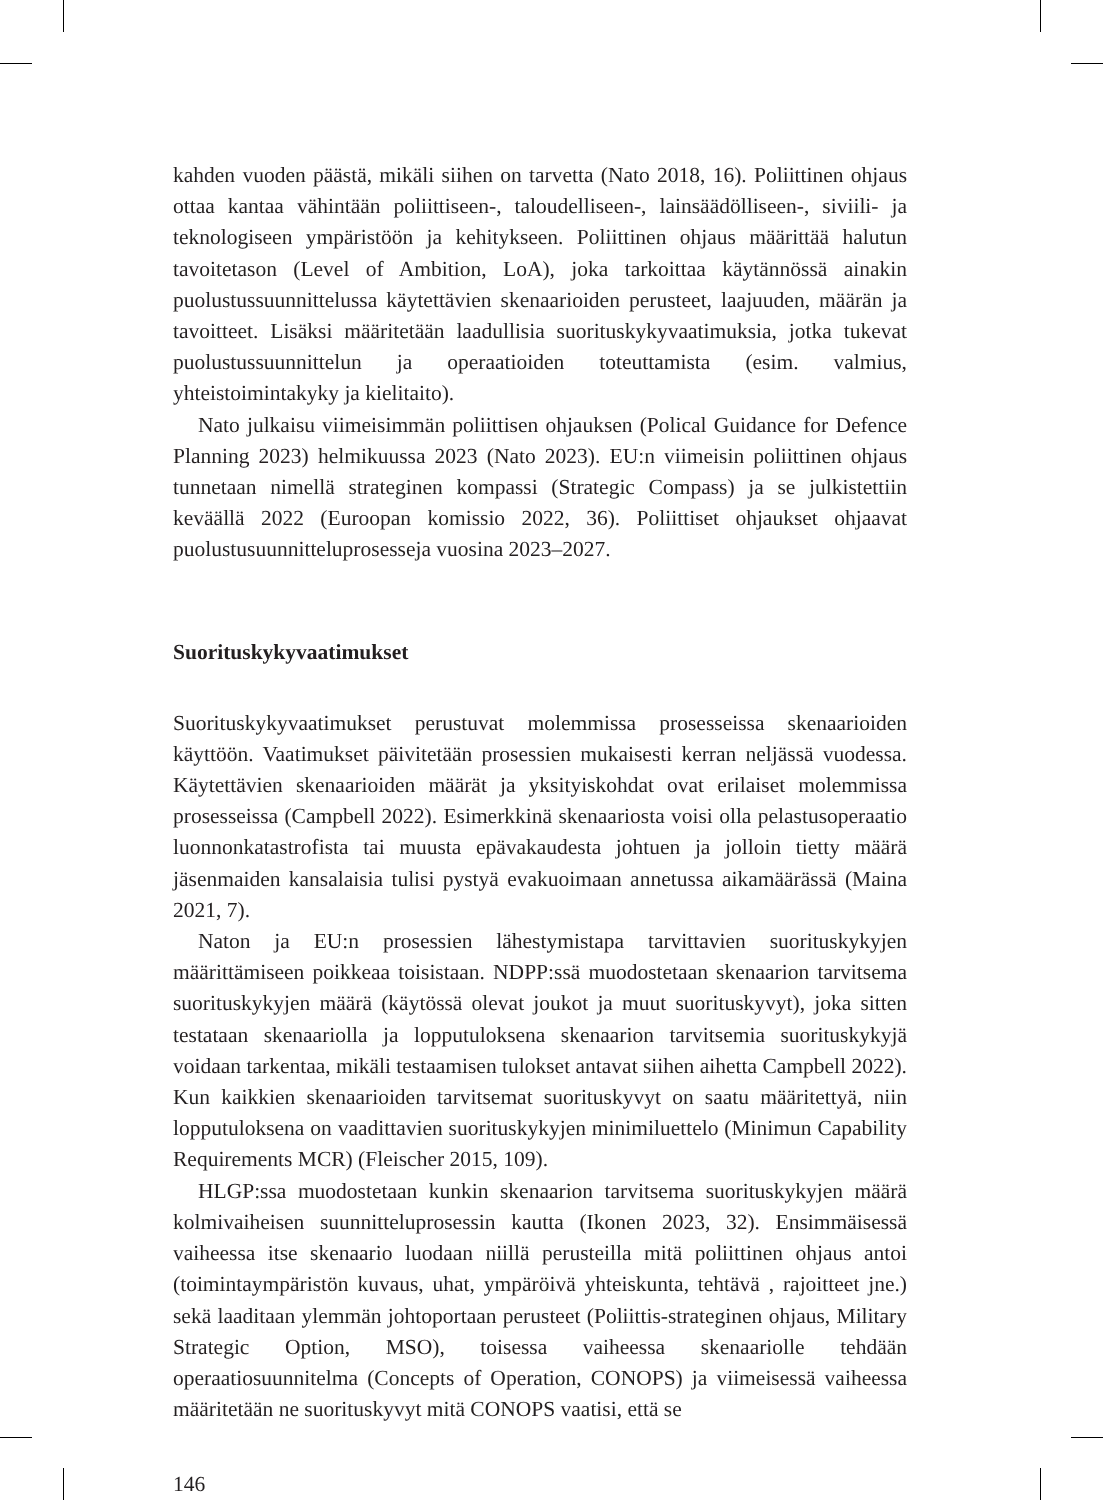kahden vuoden päästä, mikäli siihen on tarvetta (Nato 2018, 16). Poliittinen ohjaus ottaa kantaa vähintään poliittiseen-, taloudelliseen-, lainsäädölliseen-, siviili- ja teknologiseen ympäristöön ja kehitykseen. Poliittinen ohjaus määrittää halutun tavoitetason (Level of Ambition, LoA), joka tarkoittaa käytännössä ainakin puolustussuunnittelussa käytettävien skenaarioiden perusteet, laajuuden, määrän ja tavoitteet. Lisäksi määritetään laadullisia suorituskykyvaatimuksia, jotka tukevat puolustussuunnittelun ja operaatioiden toteuttamista (esim. valmius, yhteistoimintakyky ja kielitaito).
Nato julkaisu viimeisimmän poliittisen ohjauksen (Polical Guidance for Defence Planning 2023) helmikuussa 2023 (Nato 2023). EU:n viimeisin poliittinen ohjaus tunnetaan nimellä strateginen kompassi (Strategic Compass) ja se julkistettiin keväällä 2022 (Euroopan komissio 2022, 36). Poliittiset ohjaukset ohjaavat puolustusuunnitteluprosesseja vuosina 2023–2027.
Suorituskykyvaatimukset
Suorituskykyvaatimukset perustuvat molemmissa prosesseissa skenaarioiden käyttöön. Vaatimukset päivitetään prosessien mukaisesti kerran neljässä vuodessa. Käytettävien skenaarioiden määrät ja yksityiskohdat ovat erilaiset molemmissa prosesseissa (Campbell 2022). Esimerkkinä skenaariosta voisi olla pelastusoperaatio luonnonkatastrofista tai muusta epävakaudesta johtuen ja jolloin tietty määrä jäsenmaiden kansalaisia tulisi pystyä evakuoimaan annetussa aikamäärässä (Maina 2021, 7).
Naton ja EU:n prosessien lähestymistapa tarvittavien suorituskykyjen määrittämiseen poikkeaa toisistaan. NDPP:ssä muodostetaan skenaarion tarvitsema suorituskykyjen määrä (käytössä olevat joukot ja muut suorituskyvyt), joka sitten testataan skenaariolla ja lopputuloksena skenaarion tarvitsemia suorituskykyjä voidaan tarkentaa, mikäli testaamisen tulokset antavat siihen aihetta Campbell 2022). Kun kaikkien skenaarioiden tarvitsemat suorituskyvyt on saatu määritettyä, niin lopputuloksena on vaadittavien suorituskykyjen minimiluettelo (Minimun Capability Requirements MCR) (Fleischer 2015, 109).
HLGP:ssa muodostetaan kunkin skenaarion tarvitsema suorituskykyjen määrä kolmivaiheisen suunnitteluprosessin kautta (Ikonen 2023, 32). Ensimmäisessä vaiheessa itse skenaario luodaan niillä perusteilla mitä poliittinen ohjaus antoi (toimintaympäristön kuvaus, uhat, ympäröivä yhteiskunta, tehtävä , rajoitteet jne.) sekä laaditaan ylemmän johtoportaan perusteet (Poliittis-strateginen ohjaus, Military Strategic Option, MSO), toisessa vaiheessa skenaariolle tehdään operaatiosuunnitelma (Concepts of Operation, CONOPS) ja viimeisessä vaiheessa määritetään ne suorituskyvyt mitä CONOPS vaatisi, että se
146